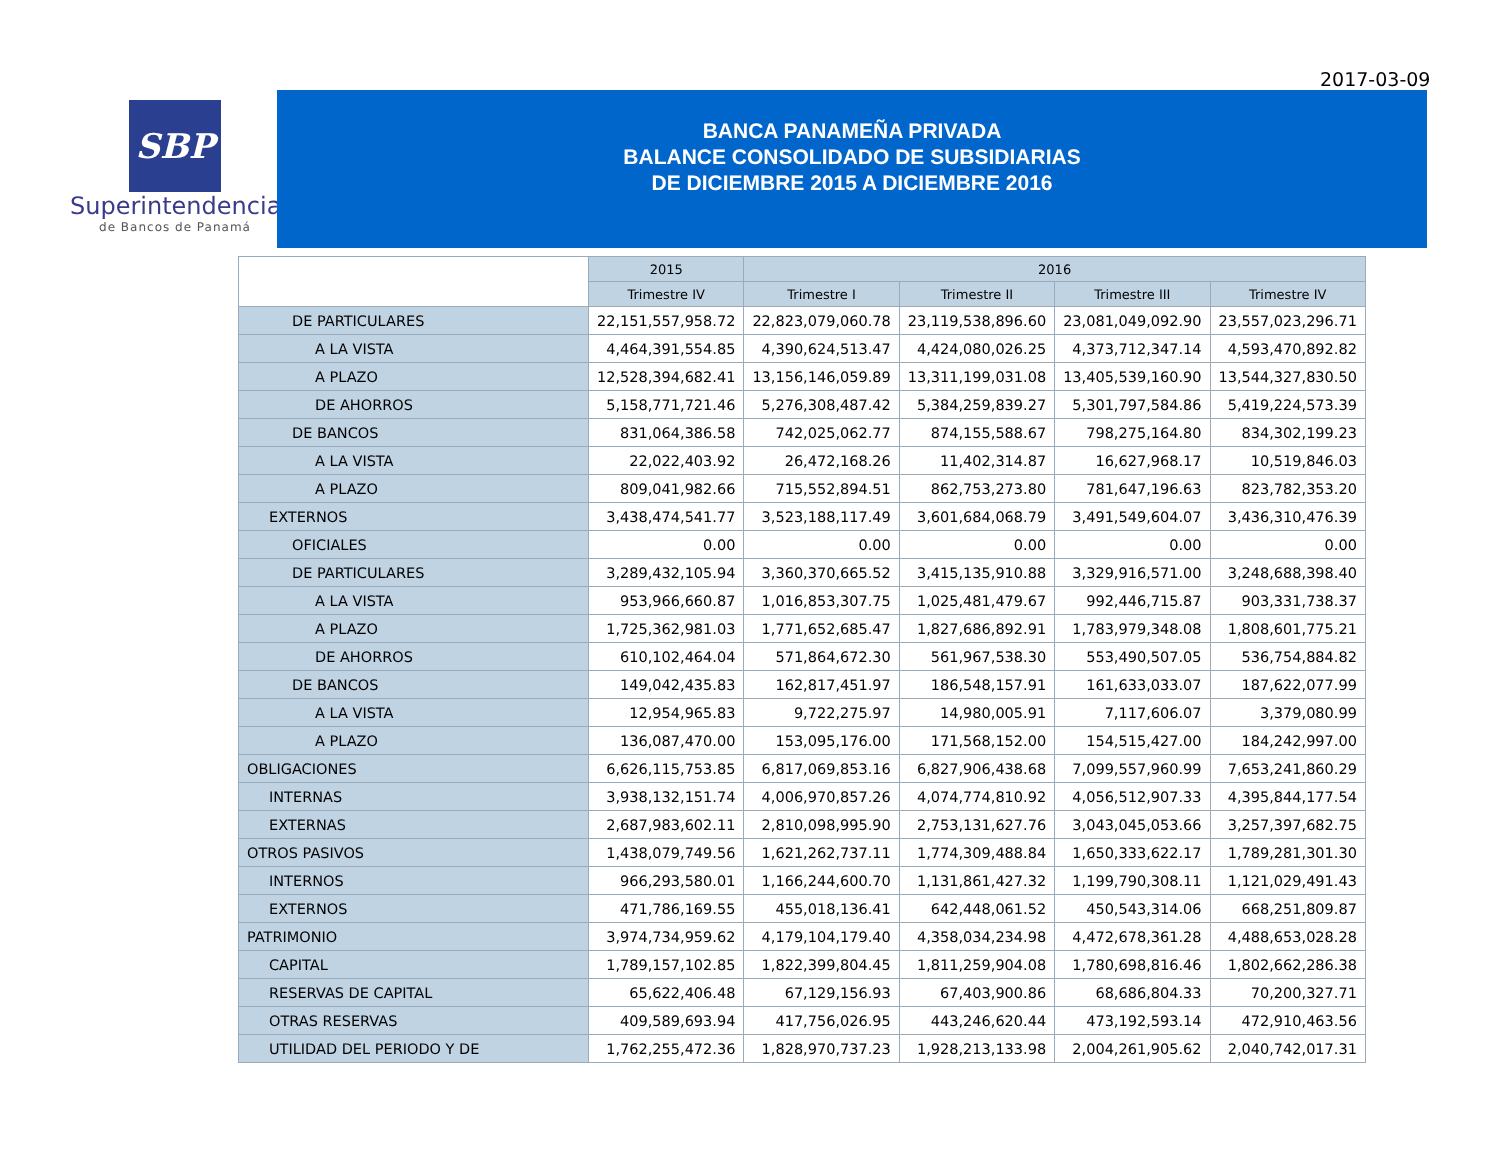2017-03-09
SBP
Superintendencia
de Bancos de Panamá
BANCA PANAMEÑA PRIVADA
BALANCE CONSOLIDADO DE SUBSIDIARIAS
DE DICIEMBRE 2015 A DICIEMBRE 2016
| | 2015 | 2016 | | | |
| --- | --- | --- | --- | --- | --- |
| | Trimestre IV | Trimestre I | Trimestre II | Trimestre III | Trimestre IV |
| DE PARTICULARES | 22,151,557,958.72 | 22,823,079,060.78 | 23,119,538,896.60 | 23,081,049,092.90 | 23,557,023,296.71 |
| A LA VISTA | 4,464,391,554.85 | 4,390,624,513.47 | 4,424,080,026.25 | 4,373,712,347.14 | 4,593,470,892.82 |
| A PLAZO | 12,528,394,682.41 | 13,156,146,059.89 | 13,311,199,031.08 | 13,405,539,160.90 | 13,544,327,830.50 |
| DE AHORROS | 5,158,771,721.46 | 5,276,308,487.42 | 5,384,259,839.27 | 5,301,797,584.86 | 5,419,224,573.39 |
| DE BANCOS | 831,064,386.58 | 742,025,062.77 | 874,155,588.67 | 798,275,164.80 | 834,302,199.23 |
| A LA VISTA | 22,022,403.92 | 26,472,168.26 | 11,402,314.87 | 16,627,968.17 | 10,519,846.03 |
| A PLAZO | 809,041,982.66 | 715,552,894.51 | 862,753,273.80 | 781,647,196.63 | 823,782,353.20 |
| EXTERNOS | 3,438,474,541.77 | 3,523,188,117.49 | 3,601,684,068.79 | 3,491,549,604.07 | 3,436,310,476.39 |
| OFICIALES | 0.00 | 0.00 | 0.00 | 0.00 | 0.00 |
| DE PARTICULARES | 3,289,432,105.94 | 3,360,370,665.52 | 3,415,135,910.88 | 3,329,916,571.00 | 3,248,688,398.40 |
| A LA VISTA | 953,966,660.87 | 1,016,853,307.75 | 1,025,481,479.67 | 992,446,715.87 | 903,331,738.37 |
| A PLAZO | 1,725,362,981.03 | 1,771,652,685.47 | 1,827,686,892.91 | 1,783,979,348.08 | 1,808,601,775.21 |
| DE AHORROS | 610,102,464.04 | 571,864,672.30 | 561,967,538.30 | 553,490,507.05 | 536,754,884.82 |
| DE BANCOS | 149,042,435.83 | 162,817,451.97 | 186,548,157.91 | 161,633,033.07 | 187,622,077.99 |
| A LA VISTA | 12,954,965.83 | 9,722,275.97 | 14,980,005.91 | 7,117,606.07 | 3,379,080.99 |
| A PLAZO | 136,087,470.00 | 153,095,176.00 | 171,568,152.00 | 154,515,427.00 | 184,242,997.00 |
| OBLIGACIONES | 6,626,115,753.85 | 6,817,069,853.16 | 6,827,906,438.68 | 7,099,557,960.99 | 7,653,241,860.29 |
| INTERNAS | 3,938,132,151.74 | 4,006,970,857.26 | 4,074,774,810.92 | 4,056,512,907.33 | 4,395,844,177.54 |
| EXTERNAS | 2,687,983,602.11 | 2,810,098,995.90 | 2,753,131,627.76 | 3,043,045,053.66 | 3,257,397,682.75 |
| OTROS PASIVOS | 1,438,079,749.56 | 1,621,262,737.11 | 1,774,309,488.84 | 1,650,333,622.17 | 1,789,281,301.30 |
| INTERNOS | 966,293,580.01 | 1,166,244,600.70 | 1,131,861,427.32 | 1,199,790,308.11 | 1,121,029,491.43 |
| EXTERNOS | 471,786,169.55 | 455,018,136.41 | 642,448,061.52 | 450,543,314.06 | 668,251,809.87 |
| PATRIMONIO | 3,974,734,959.62 | 4,179,104,179.40 | 4,358,034,234.98 | 4,472,678,361.28 | 4,488,653,028.28 |
| CAPITAL | 1,789,157,102.85 | 1,822,399,804.45 | 1,811,259,904.08 | 1,780,698,816.46 | 1,802,662,286.38 |
| RESERVAS DE CAPITAL | 65,622,406.48 | 67,129,156.93 | 67,403,900.86 | 68,686,804.33 | 70,200,327.71 |
| OTRAS RESERVAS | 409,589,693.94 | 417,756,026.95 | 443,246,620.44 | 473,192,593.14 | 472,910,463.56 |
| UTILIDAD DEL PERIODO Y DE | 1,762,255,472.36 | 1,828,970,737.23 | 1,928,213,133.98 | 2,004,261,905.62 | 2,040,742,017.31 |